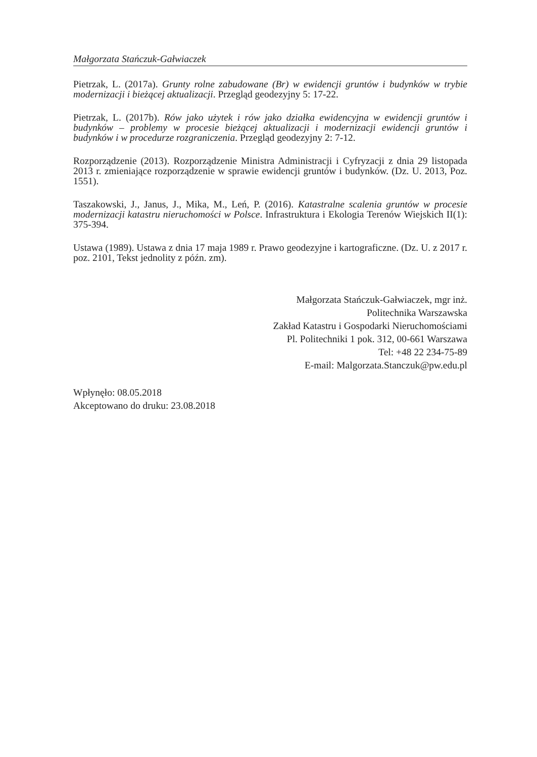Małgorzata Stańczuk-Gałwiaczek
Pietrzak, L. (2017a). Grunty rolne zabudowane (Br) w ewidencji gruntów i budynków w trybie modernizacji i bieżącej aktualizacji. Przegląd geodezyjny 5: 17-22.
Pietrzak, L. (2017b). Rów jako użytek i rów jako działka ewidencyjna w ewidencji gruntów i budynków – problemy w procesie bieżącej aktualizacji i modernizacji ewidencji gruntów i budynków i w procedurze rozgraniczenia. Przegląd geodezyjny 2: 7-12.
Rozporządzenie (2013). Rozporządzenie Ministra Administracji i Cyfryzacji z dnia 29 listopada 2013 r. zmieniające rozporządzenie w sprawie ewidencji gruntów i budynków. (Dz. U. 2013, Poz. 1551).
Taszakowski, J., Janus, J., Mika, M., Leń, P. (2016). Katastralne scalenia gruntów w procesie modernizacji katastru nieruchomości w Polsce. Infrastruktura i Ekologia Terenów Wiejskich II(1): 375-394.
Ustawa (1989). Ustawa z dnia 17 maja 1989 r. Prawo geodezyjne i kartograficzne. (Dz. U. z 2017 r. poz. 2101, Tekst jednolity z późn. zm).
Małgorzata Stańczuk-Gałwiaczek, mgr inż.
Politechnika Warszawska
Zakład Katastru i Gospodarki Nieruchomościami
Pl. Politechniki 1 pok. 312, 00-661 Warszawa
Tel: +48 22 234-75-89
E-mail: Malgorzata.Stanczuk@pw.edu.pl
Wpłynęło: 08.05.2018
Akceptowano do druku: 23.08.2018